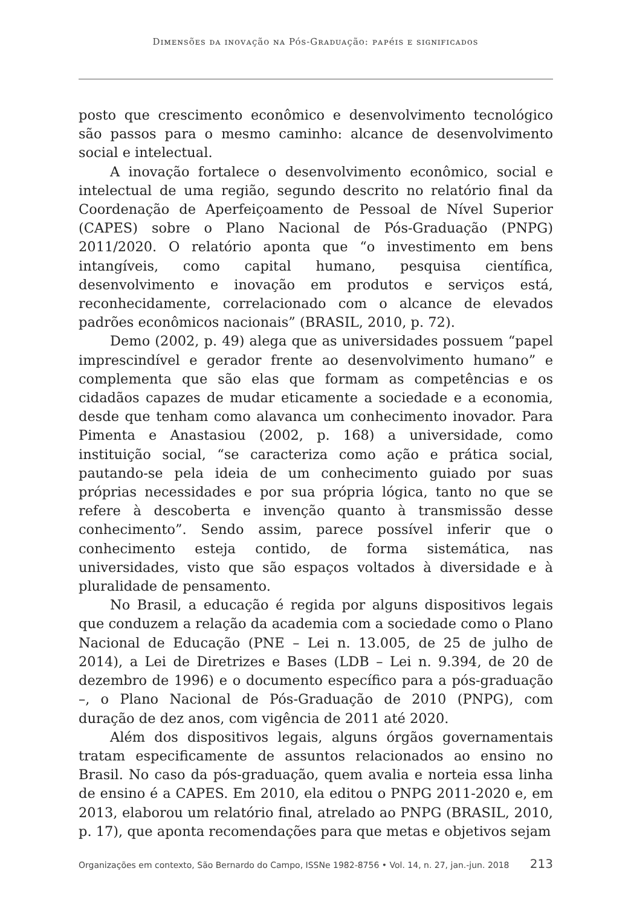Dɪᴍᴇɴsõᴇs ᴅᴀ ɪɴᴏᴠᴀçãᴏ ɴᴀ Pós-Gʀᴀᴅᴜᴀçãᴏ: ᴘᴀᴘéɪs ᴇ sɪɢɴɪꜰɪᴄᴀᴅᴏs
posto que crescimento econômico e desenvolvimento tecnológico são passos para o mesmo caminho: alcance de desenvolvimento social e intelectual.
A inovação fortalece o desenvolvimento econômico, social e intelectual de uma região, segundo descrito no relatório final da Coordenação de Aperfeiçoamento de Pessoal de Nível Superior (CAPES) sobre o Plano Nacional de Pós-Graduação (PNPG) 2011/2020. O relatório aponta que “o investimento em bens intangíveis, como capital humano, pesquisa científica, desenvolvimento e inovação em produtos e serviços está, reconhecidamente, correlacionado com o alcance de elevados padrões econômicos nacionais” (BRASIL, 2010, p. 72).
Demo (2002, p. 49) alega que as universidades possuem “papel imprescindível e gerador frente ao desenvolvimento humano” e complementa que são elas que formam as competências e os cidadãos capazes de mudar eticamente a sociedade e a economia, desde que tenham como alavanca um conhecimento inovador. Para Pimenta e Anastasiou (2002, p. 168) a universidade, como instituição social, “se caracteriza como ação e prática social, pautando-se pela ideia de um conhecimento guiado por suas próprias necessidades e por sua própria lógica, tanto no que se refere à descoberta e invenção quanto à transmissão desse conhecimento”. Sendo assim, parece possível inferir que o conhecimento esteja contido, de forma sistemática, nas universidades, visto que são espaços voltados à diversidade e à pluralidade de pensamento.
No Brasil, a educação é regida por alguns dispositivos legais que conduzem a relação da academia com a sociedade como o Plano Nacional de Educação (PNE – Lei n. 13.005, de 25 de julho de 2014), a Lei de Diretrizes e Bases (LDB – Lei n. 9.394, de 20 de dezembro de 1996) e o documento específico para a pós-graduação –, o Plano Nacional de Pós-Graduação de 2010 (PNPG), com duração de dez anos, com vigência de 2011 até 2020.
Além dos dispositivos legais, alguns órgãos governamentais tratam especificamente de assuntos relacionados ao ensino no Brasil. No caso da pós-graduação, quem avalia e norteia essa linha de ensino é a CAPES. Em 2010, ela editou o PNPG 2011-2020 e, em 2013, elaborou um relatório final, atrelado ao PNPG (BRASIL, 2010, p. 17), que aponta recomendações para que metas e objetivos sejam
Organizações em contexto, São Bernardo do Campo, ISSNe 1982-8756 • Vol. 14, n. 27, jan.-jun. 2018 213